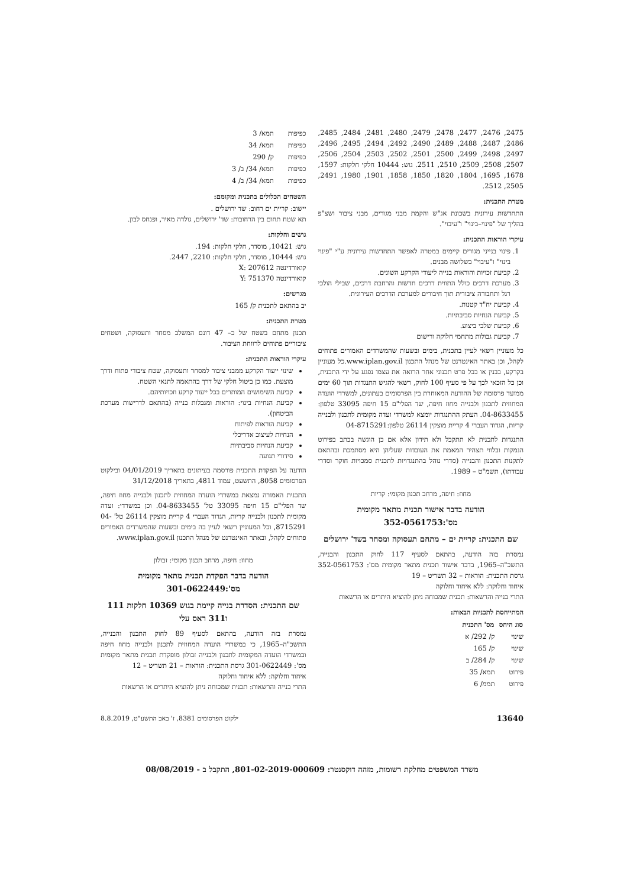2475, 2476, 2477, 2478, 2479, 2480, 2481, 2484, 2485, 2486, 2487, 2488, 2489, 2490, 2492, 2494, 2495, 2496, 2497, 2498, 2499, 2500, 2501, 2502, 2503, 2504, 2506, 2507, 2508, 2509, 2510, 2511. גוש: 10444 חלקי חלקות: 1597, 1678, 1695, 1804, 1820, 1850, 1858, 1901, 1980, 2491, 2505, 2512.
מטרת התכנית:
התחדשות עירונית בשכונת אג"ש והקמת מבני מגורים, מבני ציבור ושצ"פ בהליך של "פינוי–בינוי" ו"עיבוי".
עיקרי הוראות התכנית:
1. פינוי בנייני מגורים קיימים במטרה לאפשר התחדשות עירונית ע"י "פינוי בינוי" ו"עיבוי" בשלושה מבנים.
2. קביעת זכויות והוראות בנייה ליעודי הקרקע השונים.
3. מערכת דרכים כולל התווית דרכים חדשות והרחבת דרכים, שבילי הולכי רגל ותחבורה ציבורית תוך חיבורים למערכת הדרכים העירונית.
4. קביעת יח"ד קטנות.
5. קביעת הנחיות סביבתיות.
6. קביעת שלבי ביצוע.
7. קביעת גבולות מתחמי חלוקה ורישום
כל מעוניין רשאי לעיין בתכנית, בימים ובשעות שהמשרדים האמורים פתוחים לקהל, וכן באתר האינטרנט של מנהל התכנון www.iplan.gov.il.כל מעוניין בקרקע, בבנין או בכל פרט תכנוני אחר הרואה את עצמו נפגע על ידי התכנית, וכן כל הזכאי לכך על פי סעיף 100 לחוק, רשאי להגיש התנגדות תוך 60 ימים ממועד פרסומה של ההודעה המאוחרת בין הפרסומים בעתונים, למשרדי הועדה המחוזית לתכנון ולבנייה מחוז חיפה, שד הפלי"ם 15 חיפה 33095 טלפון: 04-8633455. העתק ההתנגדות יומצא למשרדי ועדה מקומית לתכנון ולבנייה קריות, הגדוד העברי 4 קריית מוצקין 26114 טלפון:04-8715291
התנגדות לתכנית לא תתקבל ולא תידון אלא אם כן הוגשה בכתב בפירוט הנמקות ובלווי תצהיר המאמת את העובדות שעליהן היא מסתמכת ובהתאם לתקנות התכנון והבנייה (סדרי נוהל בהתנגדויות לתכנית סמכויות חוקר וסדרי עבודתו), תשמ"ט – 1989.
מחוז: חיפה, מרחב תכנון מקומי: קריות
הודעה בדבר אישור תכנית מתאר מקומית
מס':352-0561753
שם התכנית: קריית ים – מתחם תעסוקה ומסחר בשד' ירושלים
נמסרת בזה הודעה, בהתאם לסעיף 117 לחוק התכנון והבנייה, התשכ"ה–1965, בדבר אישור תכנית מתאר מקומית מס': 352-0561753 גרסת התכנית: הוראות – 32 תשריט – 19
איחוד וחלוקה: ללא איחוד וחלוקה
התרי בנייה והרשאות: תכנית שמכוחה ניתן להוציא היתרים או הרשאות
המתייחסת לתכניות הבאות:
| סוג היחס | מס' התכנית |
| --- | --- |
| שינוי | ק/ 292/ א |
| שינוי | ק/ 165 |
| שינוי | ק/ 284/ ב |
| פירוט | תמא/ 35 |
| פירוט | תממ/ 6 |
| כפיפות | תמא/ 3 |
| כפיפות | תמא/ 34 |
| כפיפות | ק/ 290 |
| כפיפות | תמא/ 34/ ב/ 3 |
| כפיפות | תמא/ 34/ ב/ 4 |
השטחים הכלולים בתכנית ומקומם:
יישוב: קריית ים רחוב: שד ירושלים .
תא שטח תחום בין הרחובות: שד' ירושלים, גולדה מאיר, ופנחס לבון.
גושים וחלקות:
גוש: 10421, מוסדר, חלקי חלקות: 194.
גוש: 10444, מוסדר, חלקי חלקות: 2210, 2447.
קואורדינטה X: 207612
קואורדינטה Y: 751370
מגרשים:
יב בהתאם לתכנית ק/ 165
מטרת התכנית:
תכנון מתחם בשטח של כ– 47 דונם המשלב מסחר ותעסוקה, ושטחים ציבוריים פתוחים לרווחת הציבור.
עיקרי הוראות התכנית:
שינוי ייעוד הקרקע ממבני ציבור למסחר ותעסוקה, שטח ציבורי פתוח ודרך מוצעת. כמו כן ביטול חלקי של דרך בהתאמה לתנאי השטח.
קביעת השימושים המותרים בכל ייעוד קרקע וזכויותיהם.
קביעת הנחיות בינוי: הוראות ומגבלות בנייה (בהתאם לדרישות מערכת הביטחון).
קביעת הוראות לפיתוח
הנחיות לעיצוב אדריכלי
קביעת הנחיות סביבתיות
סידורי תנועה
הודעה על הפקדת התכנית פורסמה בעיתונים בתאריך 04/01/2019 ובילקוט הפרסומים 8058, התשעט, עמוד 4811, בתאריך 31/12/2018
התכנית האמורה נמצאת במשרדי הועדה המחוזית לתכנון ולבנייה מחוז חיפה, שד הפלי"ם 15 חיפה 33095 טל' 04-8633455. וכן במשרדי: ועדה מקומית לתכנון ולבנייה קריות, הגדוד העברי 4 קריית מוצקין 26114 טל' 04-8715291, וכל המעוניין רשאי לעיין בה בימים ובשעות שהמשרדים האמורים פתוחים לקהל, ובאתר האינטרנט של מנהל התכנון www.iplan.gov.il.
מחוז: חיפה, מרחב תכנון מקומי: זבולון
הודעה בדבר הפקדת תכנית מתאר מקומית
מס':301-0622449
שם התכנית: הסדרת בנייה קיימת בגוש 10369 חלקות 111 ו311 ראס עלי
נמסרת בזה הודעה, בהתאם לסעיף 89 לחוק התכנון והבנייה, התשכ"ה–1965, כי במשרדי הועדה המחוזית לתכנון ולבנייה מחוז חיפה ובמשרדי הועדה המקומית לתכנון ולבנייה זבולון מופקדת תכנית מתאר מקומית מס': 301-0622449 גרסת התכנית: הוראות – 21 תשריט – 12
איחוד וחלוקה: ללא איחוד וחלוקה
התרי בנייה והרשאות: תכנית שמכוחה ניתן להוציא היתרים או הרשאות
13640 ילקוט הפרסומים 8381, ז' באב התשע"ט, 8.8.2019
משרד המשפטים מחלקת רשומות, מזהה דוקסנטר: 801-02-2019-000609, התקבל ב - 08/08/2019